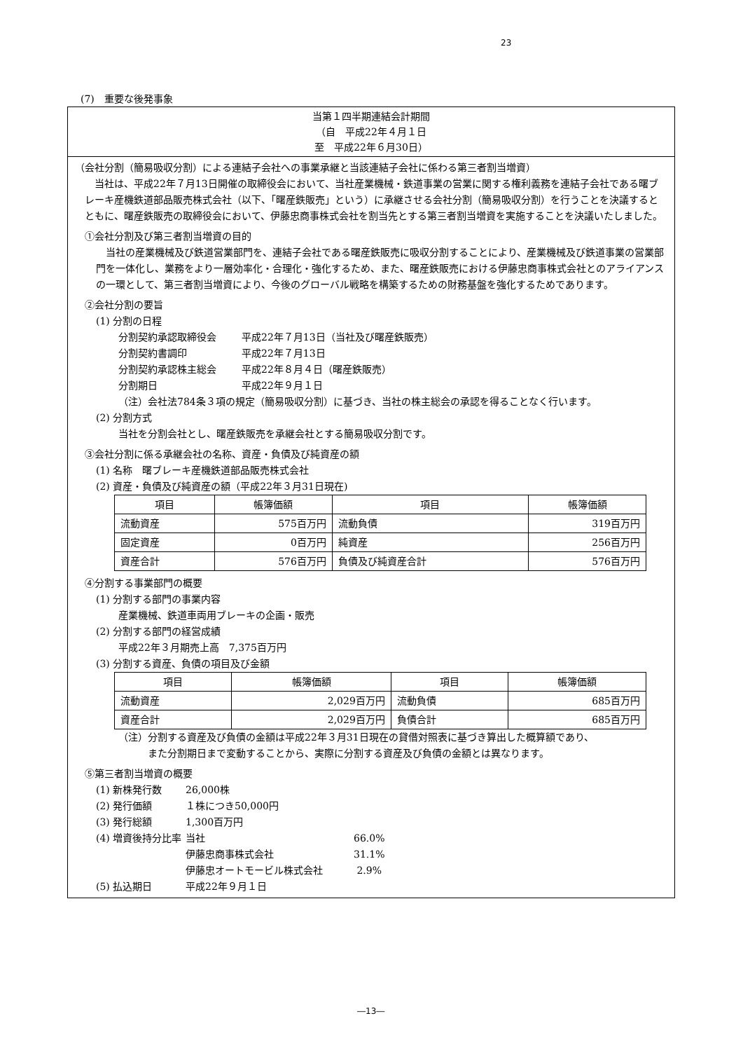23
(7)　重要な後発事象
当第１四半期連結会計期間
（自　平成22年４月１日
至　平成22年６月30日）
（会社分割（簡易吸収分割）による連結子会社への事業承継と当該連結子会社に係わる第三者割当増資）
　当社は、平成22年７月13日開催の取締役会において、当社産業機械・鉄道事業の営業に関する権利義務を連結子会社である曙ブレーキ産機鉄道部品販売株式会社（以下、「曙産鉄販売」という）に承継させる会社分割（簡易吸収分割）を行うことを決議するとともに、曙産鉄販売の取締役会において、伊藤忠商事株式会社を割当先とする第三者割当増資を実施することを決議いたしました。
①会社分割及び第三者割当増資の目的
　当社の産業機械及び鉄道営業部門を、連結子会社である曙産鉄販売に吸収分割することにより、産業機械及び鉄道事業の営業部門を一体化し、業務をより一層効率化・合理化・強化するため、また、曙産鉄販売における伊藤忠商事株式会社とのアライアンスの一環として、第三者割当増資により、今後のグローバル戦略を構築するための財務基盤を強化するためであります。
②会社分割の要旨
(1) 分割の日程
分割契約承認取締役会 平成22年７月13日（当社及び曙産鉄販売）
分割契約書調印 平成22年７月13日
分割契約承認株主総会 平成22年８月４日（曙産鉄販売）
分割期日 平成22年９月１日
（注）会社法784条３項の規定（簡易吸収分割）に基づき、当社の株主総会の承認を得ることなく行います。
(2) 分割方式
当社を分割会社とし、曙産鉄販売を承継会社とする簡易吸収分割です。
③会社分割に係る承継会社の名称、資産・負債及び純資産の額
(1) 名称　曙ブレーキ産機鉄道部品販売株式会社
(2) 資産・負債及び純資産の額（平成22年３月31日現在)
| 項目 | 帳簿価額 | 項目 | 帳簿価額 |
| --- | --- | --- | --- |
| 流動資産 | 575百万円 | 流動負債 | 319百万円 |
| 固定資産 | 0百万円 | 純資産 | 256百万円 |
| 資産合計 | 576百万円 | 負債及び純資産合計 | 576百万円 |
④分割する事業部門の概要
(1) 分割する部門の事業内容
産業機械、鉄道車両用ブレーキの企画・販売
(2) 分割する部門の経営成績
平成22年３月期売上高　7,375百万円
(3) 分割する資産、負債の項目及び金額
| 項目 | 帳簿価額 | 項目 | 帳簿価額 |
| --- | --- | --- | --- |
| 流動資産 | 2,029百万円 | 流動負債 | 685百万円 |
| 資産合計 | 2,029百万円 | 負債合計 | 685百万円 |
（注）分割する資産及び負債の金額は平成22年３月31日現在の貸借対照表に基づき算出した概算額であり、
　　　また分割期日まで変動することから、実際に分割する資産及び負債の金額とは異なります。
⑤第三者割当増資の概要
(1) 新株発行数 26,000株
(2) 発行価額 １株につき50,000円
(3) 発行総額 1,300百万円
(4) 増資後持分比率 当社 66.0%
伊藤忠商事株式会社 31.1%
伊藤忠オートモービル株式会社 2.9%
(5) 払込期日 平成22年９月１日
―13―